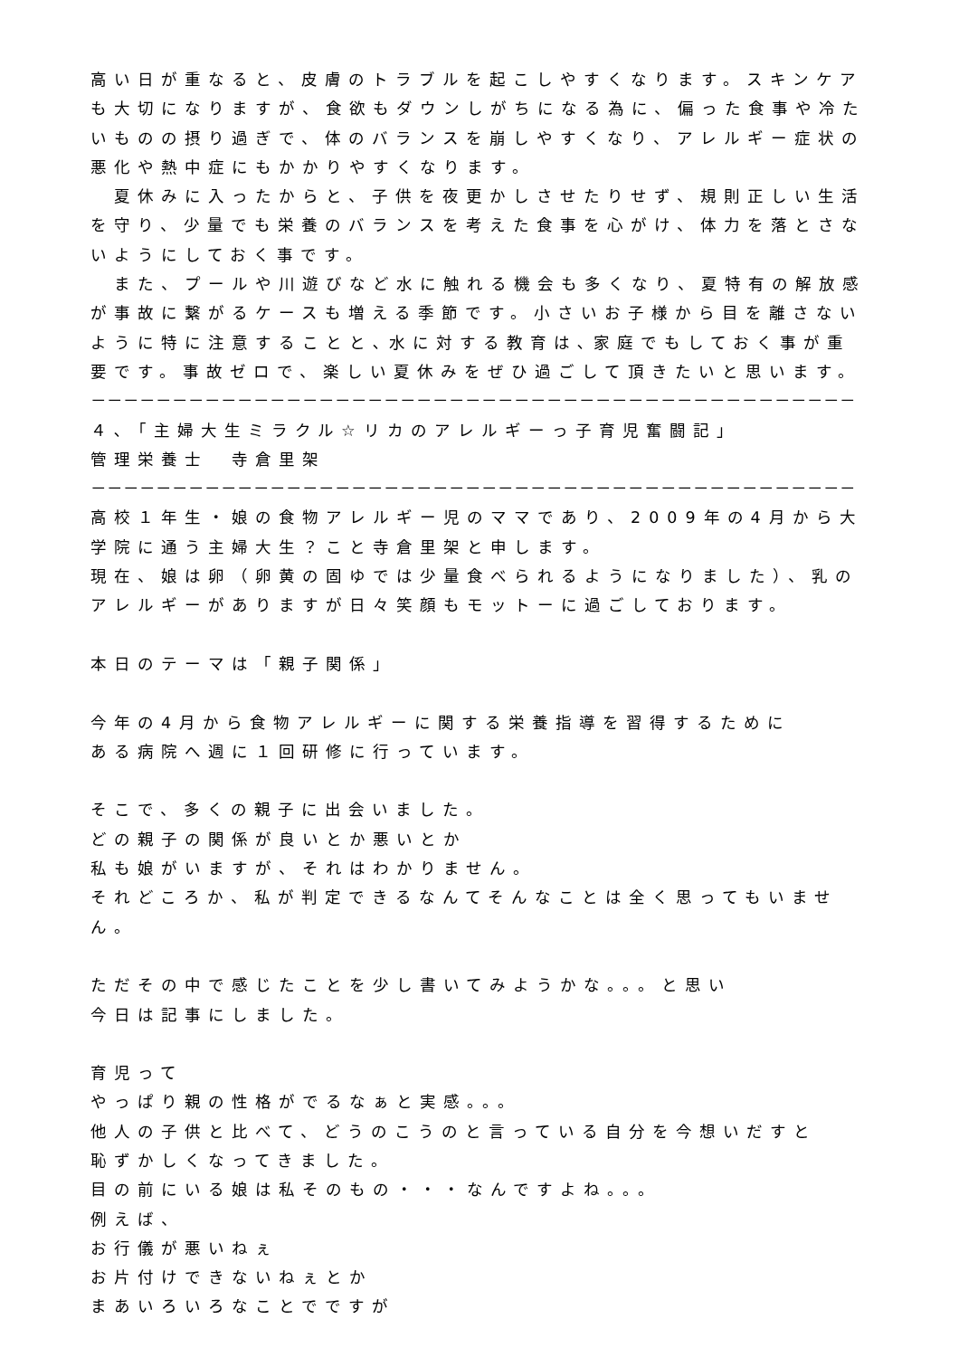高い日が重なると、皮膚のトラブルを起こしやすくなります。スキンケアも大切になりますが、食欲もダウンしがちになる為に、偏った食事や冷たいものの摂り過ぎで、体のバランスを崩しやすくなり、アレルギー症状の悪化や熱中症にもかかりやすくなります。
　夏休みに入ったからと、子供を夜更かしさせたりせず、規則正しい生活を守り、少量でも栄養のバランスを考えた食事を心がけ、体力を落とさないようにしておく事です。
　また、プールや川遊びなど水に触れる機会も多くなり、夏特有の解放感が事故に繋がるケースも増える季節です。小さいお子様から目を離さないように特に注意することと､水に対する教育は､家庭でもしておく事が重要です。事故ゼロで、楽しい夏休みをぜひ過ごして頂きたいと思います。
－－－－－－－－－－－－－－－－－－－－－－－－－－－－－－－－－－－－－－－－－－－－－－－－－－－－－－－－－－
４､「主婦大生ミラクル☆リカのアレルギーっ子育児奮闘記」
管理栄養士　寺倉里架
－－－－－－－－－－－－－－－－－－－－－－－－－－－－－－－－－－－－－－－－－－－－－－－－－－－－－－－－－－
高校１年生・娘の食物アレルギー児のママであり、2009年の4月から大学院に通う主婦大生？こと寺倉里架と申します。
現在、娘は卵（卵黄の固ゆでは少量食べられるようになりました）、乳のアレルギーがありますが日々笑顔もモットーに過ごしております。
本日のテーマは「親子関係」
今年の4月から食物アレルギーに関する栄養指導を習得するために
ある病院へ週に１回研修に行っています。
そこで、多くの親子に出会いました。
どの親子の関係が良いとか悪いとか
私も娘がいますが、それはわかりません。
それどころか、私が判定できるなんてそんなことは全く思ってもいません。
ただその中で感じたことを少し書いてみようかな。。。と思い
今日は記事にしました。
育児って
やっぱり親の性格がでるなぁと実感。。。
他人の子供と比べて、どうのこうのと言っている自分を今想いだすと
恥ずかしくなってきました。
目の前にいる娘は私そのもの・・・なんですよね。。。
例えば、
お行儀が悪いねぇ
お片付けできないねぇとか
まあいろいろなことでですが